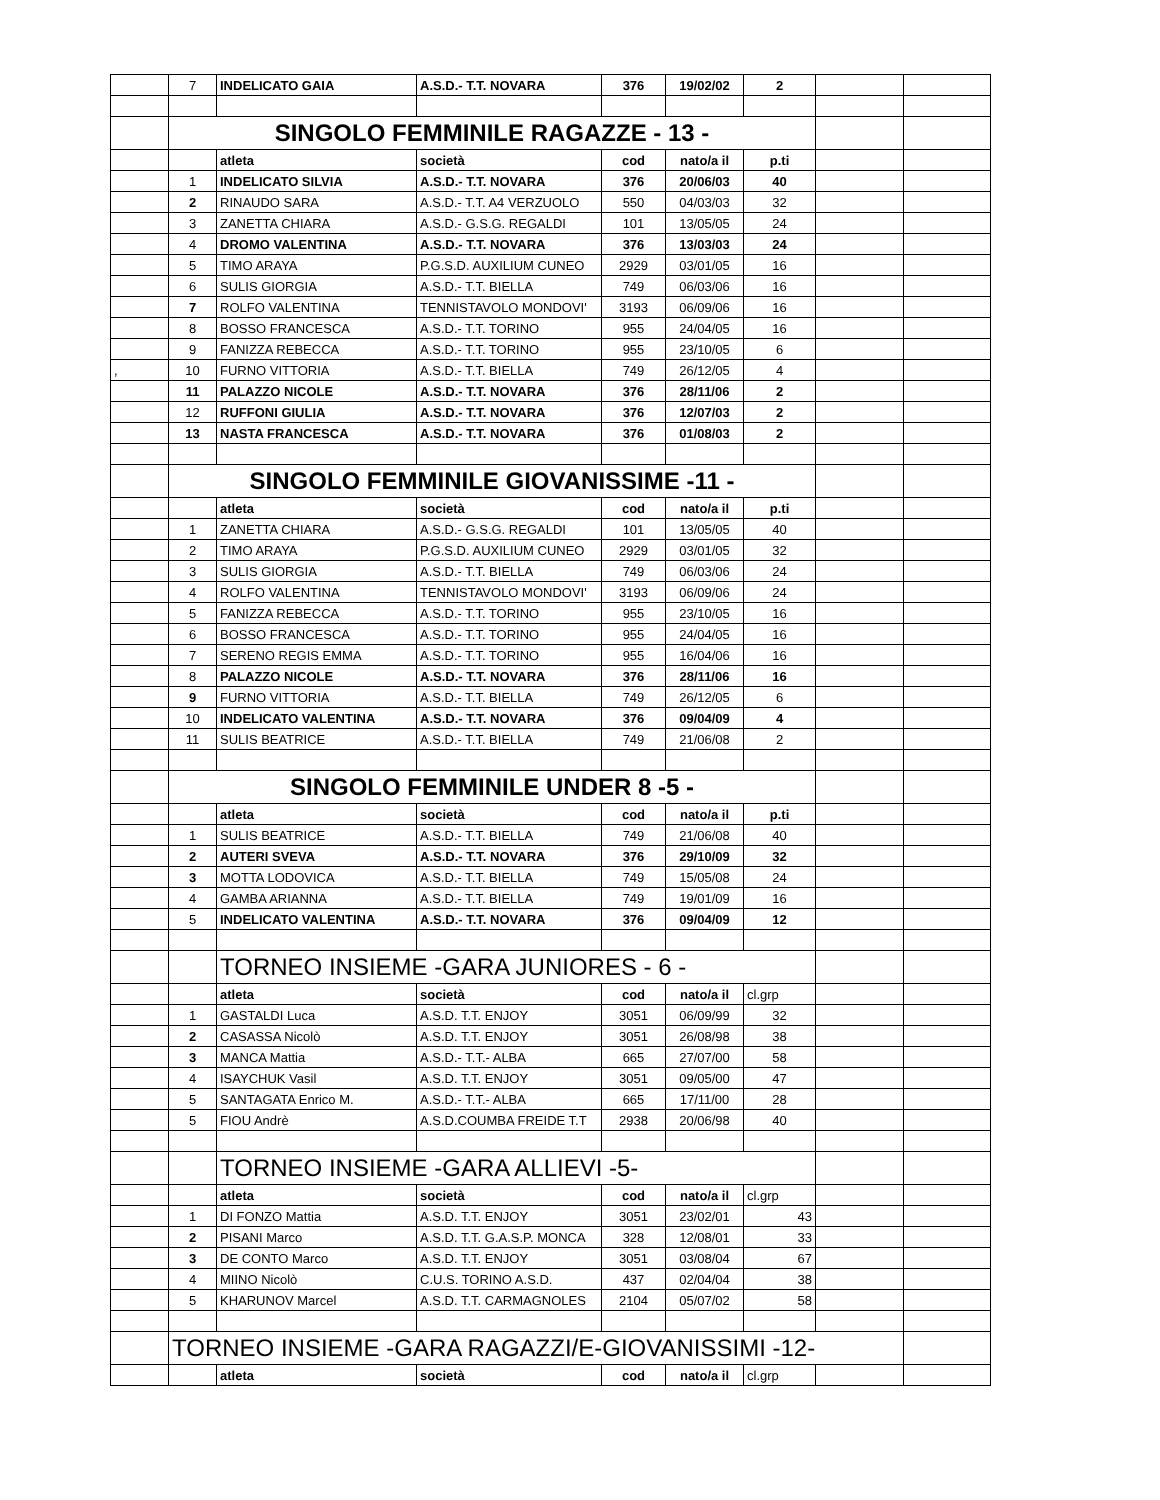| | 7 | INDELICATO GAIA | A.S.D.- T.T. NOVARA | 376 | 19/02/02 | 2 | | |
| | SINGOLO FEMMINILE RAGAZZE - 13 - | | | | | | | |
| | | atleta | società | cod | nato/a il | p.ti | | |
| | 1 | INDELICATO SILVIA | A.S.D.- T.T. NOVARA | 376 | 20/06/03 | 40 | | |
| | 2 | RINAUDO SARA | A.S.D.- T.T. A4 VERZUOLO | 550 | 04/03/03 | 32 | | |
| | 3 | ZANETTA CHIARA | A.S.D.- G.S.G. REGALDI | 101 | 13/05/05 | 24 | | |
| | 4 | DROMO VALENTINA | A.S.D.- T.T. NOVARA | 376 | 13/03/03 | 24 | | |
| | 5 | TIMO ARAYA | P.G.S.D. AUXILIUM CUNEO | 2929 | 03/01/05 | 16 | | |
| | 6 | SULIS GIORGIA | A.S.D.- T.T. BIELLA | 749 | 06/03/06 | 16 | | |
| | 7 | ROLFO VALENTINA | TENNISTAVOLO MONDOVI' | 3193 | 06/09/06 | 16 | | |
| | 8 | BOSSO FRANCESCA | A.S.D.- T.T. TORINO | 955 | 24/04/05 | 16 | | |
| | 9 | FANIZZA REBECCA | A.S.D.- T.T. TORINO | 955 | 23/10/05 | 6 | | |
| , | 10 | FURNO VITTORIA | A.S.D.- T.T. BIELLA | 749 | 26/12/05 | 4 | | |
| | 11 | PALAZZO NICOLE | A.S.D.- T.T. NOVARA | 376 | 28/11/06 | 2 | | |
| | 12 | RUFFONI GIULIA | A.S.D.- T.T. NOVARA | 376 | 12/07/03 | 2 | | |
| | 13 | NASTA FRANCESCA | A.S.D.- T.T. NOVARA | 376 | 01/08/03 | 2 | | |
| | SINGOLO FEMMINILE GIOVANISSIME -11 - | | | | | | | |
| | | atleta | società | cod | nato/a il | p.ti | | |
| | 1 | ZANETTA CHIARA | A.S.D.- G.S.G. REGALDI | 101 | 13/05/05 | 40 | | |
| | 2 | TIMO ARAYA | P.G.S.D. AUXILIUM CUNEO | 2929 | 03/01/05 | 32 | | |
| | 3 | SULIS GIORGIA | A.S.D.- T.T. BIELLA | 749 | 06/03/06 | 24 | | |
| | 4 | ROLFO VALENTINA | TENNISTAVOLO MONDOVI' | 3193 | 06/09/06 | 24 | | |
| | 5 | FANIZZA REBECCA | A.S.D.- T.T. TORINO | 955 | 23/10/05 | 16 | | |
| | 6 | BOSSO FRANCESCA | A.S.D.- T.T. TORINO | 955 | 24/04/05 | 16 | | |
| | 7 | SERENO REGIS EMMA | A.S.D.- T.T. TORINO | 955 | 16/04/06 | 16 | | |
| | 8 | PALAZZO NICOLE | A.S.D.- T.T. NOVARA | 376 | 28/11/06 | 16 | | |
| | 9 | FURNO VITTORIA | A.S.D.- T.T. BIELLA | 749 | 26/12/05 | 6 | | |
| | 10 | INDELICATO VALENTINA | A.S.D.- T.T. NOVARA | 376 | 09/04/09 | 4 | | |
| | 11 | SULIS BEATRICE | A.S.D.- T.T. BIELLA | 749 | 21/06/08 | 2 | | |
| | SINGOLO FEMMINILE UNDER 8 -5 - | | | | | | | |
| | | atleta | società | cod | nato/a il | p.ti | | |
| | 1 | SULIS BEATRICE | A.S.D.- T.T. BIELLA | 749 | 21/06/08 | 40 | | |
| | 2 | AUTERI SVEVA | A.S.D.- T.T. NOVARA | 376 | 29/10/09 | 32 | | |
| | 3 | MOTTA LODOVICA | A.S.D.- T.T. BIELLA | 749 | 15/05/08 | 24 | | |
| | 4 | GAMBA ARIANNA | A.S.D.- T.T. BIELLA | 749 | 19/01/09 | 16 | | |
| | 5 | INDELICATO VALENTINA | A.S.D.- T.T. NOVARA | 376 | 09/04/09 | 12 | | |
| | | TORNEO INSIEME -GARA JUNIORES - 6 - | | | | | | |
| | | atleta | società | cod | nato/a il | cl.grp | | |
| | 1 | GASTALDI Luca | A.S.D. T.T. ENJOY | 3051 | 06/09/99 | 32 | | |
| | 2 | CASASSA Nicolò | A.S.D. T.T. ENJOY | 3051 | 26/08/98 | 38 | | |
| | 3 | MANCA Mattia | A.S.D.- T.T.- ALBA | 665 | 27/07/00 | 58 | | |
| | 4 | ISAYCHUK Vasil | A.S.D. T.T. ENJOY | 3051 | 09/05/00 | 47 | | |
| | 5 | SANTAGATA Enrico M. | A.S.D.- T.T.- ALBA | 665 | 17/11/00 | 28 | | |
| | 5 | FIOU Andrè | A.S.D.COUMBA FREIDE T.T | 2938 | 20/06/98 | 40 | | |
| | | TORNEO INSIEME -GARA ALLIEVI -5- | | | | | | |
| | | atleta | società | cod | nato/a il | cl.grp | | |
| | 1 | DI FONZO Mattia | A.S.D. T.T. ENJOY | 3051 | 23/02/01 | 43 | | |
| | 2 | PISANI Marco | A.S.D. T.T. G.A.S.P. MONCA | 328 | 12/08/01 | 33 | | |
| | 3 | DE CONTO Marco | A.S.D. T.T. ENJOY | 3051 | 03/08/04 | 67 | | |
| | 4 | MIINO Nicolò | C.U.S. TORINO A.S.D. | 437 | 02/04/04 | 38 | | |
| | 5 | KHARUNOV Marcel | A.S.D. T.T. CARMAGNOLES | 2104 | 05/07/02 | 58 | | |
| | TORNEO INSIEME -GARA RAGAZZI/E-GIOVANISSIMI -12- | | | | | | | |
| | | atleta | società | cod | nato/a il | cl.grp | | |